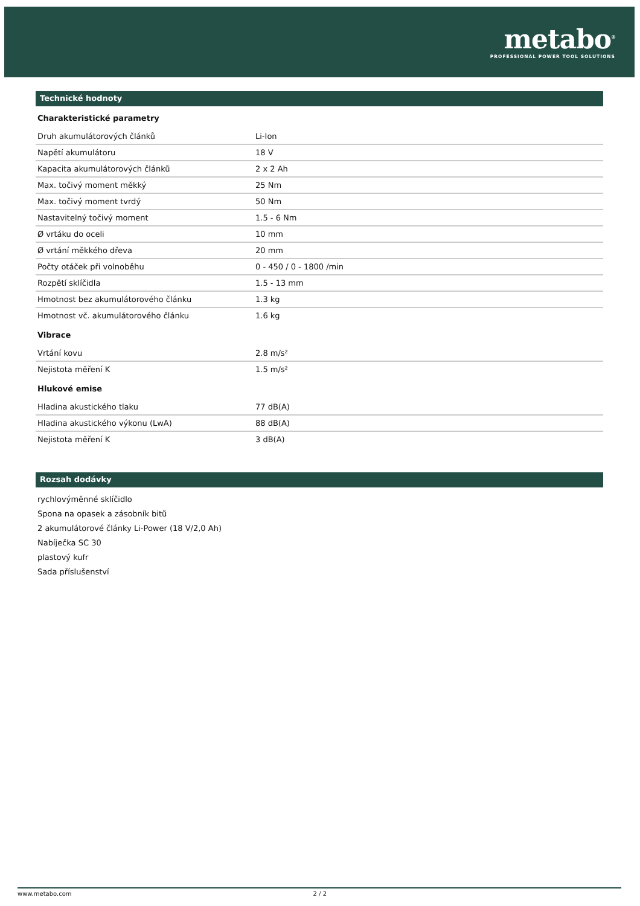metabo<sup>®</sup>
PROFESSIONAL POWER TOOL SOLUTIONS
Technické hodnoty
Charakteristické parametry
| Druh akumulátorových článků | Li-Ion |
| Napětí akumulátoru | 18 V |
| Kapacita akumulátorových článků | 2 x 2 Ah |
| Max. točivý moment měkký | 25 Nm |
| Max. točivý moment tvrdý | 50 Nm |
| Nastavitelný točivý moment | 1.5 - 6 Nm |
| Ø vrtáku do oceli | 10 mm |
| Ø vrtání měkkého dřeva | 20 mm |
| Počty otáček při volnoběhu | 0 - 450 / 0 - 1800 /min |
| Rozpětí sklíčidla | 1.5 - 13 mm |
| Hmotnost bez akumulátorového článku | 1.3 kg |
| Hmotnost vč. akumulátorového článku | 1.6 kg |
Vibrace
| Vrtání kovu | 2.8 m/s² |
| Nejistota měření K | 1.5 m/s² |
Hlukové emise
| Hladina akustického tlaku | 77 dB(A) |
| Hladina akustického výkonu (LwA) | 88 dB(A) |
| Nejistota měření K | 3 dB(A) |
Rozsah dodávky
rychlovýměnné sklíčidlo
Spona na opasek a zásobník bitů
2 akumulátorové články Li-Power (18 V/2,0 Ah)
Nabíječka SC 30
plastový kufr
Sada příslušenství
www.metabo.com 2 / 2